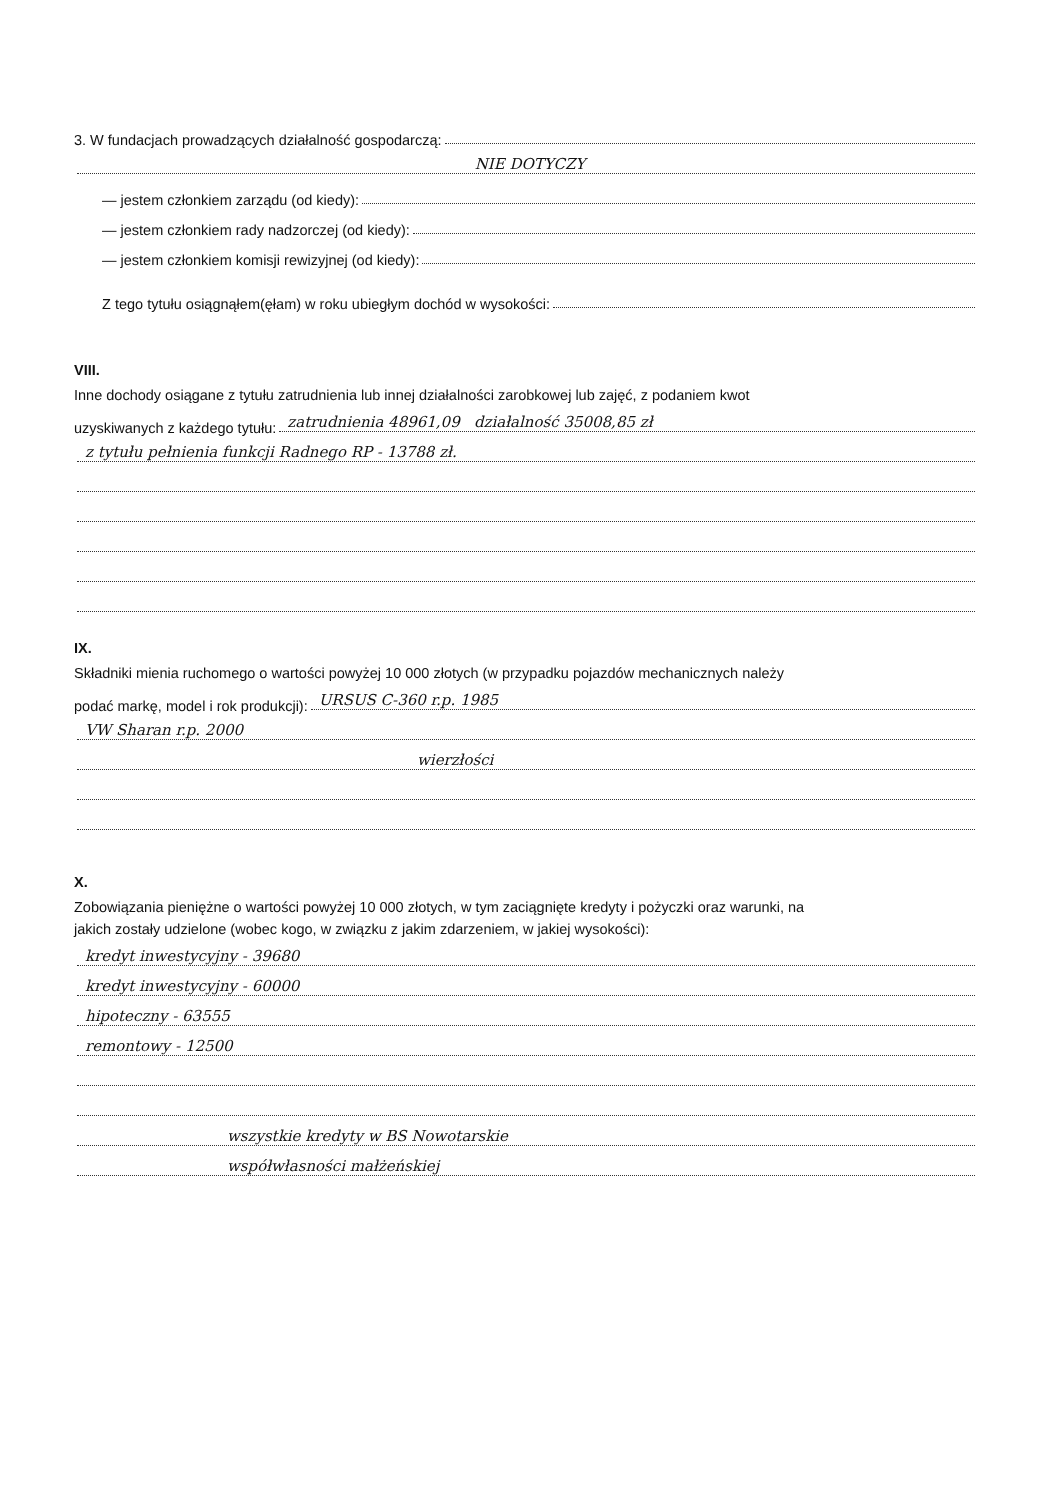3. W fundacjach prowadzących działalność gospodarczą:
NIE DOTYCZY
— jestem członkiem zarządu (od kiedy):
— jestem członkiem rady nadzorczej (od kiedy):
— jestem członkiem komisji rewizyjnej (od kiedy):
Z tego tytułu osiągnąłem(ęłam) w roku ubiegłym dochód w wysokości:
VIII.
Inne dochody osiągane z tytułu zatrudnienia lub innej działalności zarobkowej lub zajęć, z podaniem kwot
uzyskiwanych z każdego tytułu: zatrudnienia 48961,09 działalność 35008,85 zł
z tytułu pełnienia funkcji Radnego RP - 13788 zł.
IX.
Składniki mienia ruchomego o wartości powyżej 10 000 złotych (w przypadku pojazdów mechanicznych należy
podać markę, model i rok produkcji): URSUS C-360 r.p. 1985
VW Sharan r.p. 2000
wierzłości
X.
Zobowiązania pieniężne o wartości powyżej 10 000 złotych, w tym zaciągnięte kredyty i pożyczki oraz warunki, na
jakich zostały udzielone (wobec kogo, w związku z jakim zdarzeniem, w jakiej wysokości):
kredyt inwestycyjny - 39680
kredyt inwestycyjny - 60000
hipoteczny - 63555
remontowy - 12500
wszystkie kredyty w BS Nowotarskie
współwłasności małżeńskiej